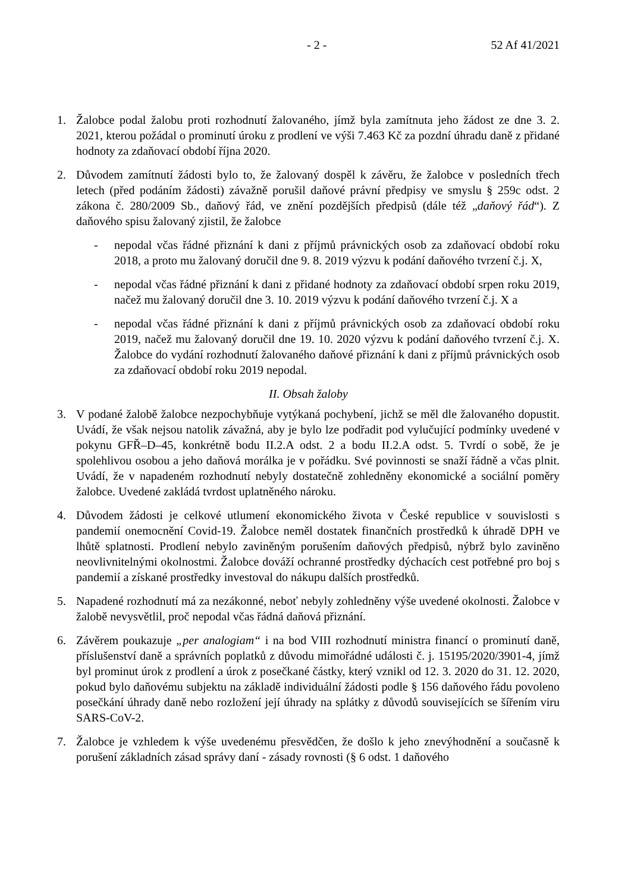- 2 - 52 Af 41/2021
1. Žalobce podal žalobu proti rozhodnutí žalovaného, jímž byla zamítnuta jeho žádost ze dne 3. 2. 2021, kterou požádal o prominutí úroku z prodlení ve výši 7.463 Kč za pozdní úhradu daně z přidané hodnoty za zdaňovací období října 2020.
2. Důvodem zamítnutí žádosti bylo to, že žalovaný dospěl k závěru, že žalobce v posledních třech letech (před podáním žádosti) závažně porušil daňové právní předpisy ve smyslu § 259c odst. 2 zákona č. 280/2009 Sb., daňový řád, ve znění pozdějších předpisů (dále též „daňový řád“). Z daňového spisu žalovaný zjistil, že žalobce
- nepodal včas řádné přiznání k dani z příjmů právnických osob za zdaňovací období roku 2018, a proto mu žalovaný doručil dne 9. 8. 2019 výzvu k podání daňového tvrzení č.j. X,
- nepodal včas řádné přiznání k dani z přidané hodnoty za zdaňovací období srpen roku 2019, načež mu žalovaný doručil dne 3. 10. 2019 výzvu k podání daňového tvrzení č.j. X a
- nepodal včas řádné přiznání k dani z příjmů právnických osob za zdaňovací období roku 2019, načež mu žalovaný doručil dne 19. 10. 2020 výzvu k podání daňového tvrzení č.j. X. Žalobce do vydání rozhodnutí žalovaného daňové přiznání k dani z příjmů právnických osob za zdaňovací období roku 2019 nepodal.
II. Obsah žaloby
3. V podané žalobě žalobce nezpochybňuje vytýkaná pochybení, jichž se měl dle žalovaného dopustit. Uvádí, že však nejsou natolik závažná, aby je bylo lze podřadit pod vylučující podmínky uvedené v pokynu GFŘ–D–45, konkrétně bodu II.2.A odst. 2 a bodu II.2.A odst. 5. Tvrdí o sobě, že je spolehlivou osobou a jeho daňová morálka je v pořádku. Své povinnosti se snaží řádně a včas plnit. Uvádí, že v napadeném rozhodnutí nebyly dostatečně zohledněny ekonomické a sociální poměry žalobce. Uvedené zakládá tvrdost uplatněného nároku.
4. Důvodem žádosti je celkové utlumení ekonomického života v České republice v souvislosti s pandemií onemocnění Covid-19. Žalobce neměl dostatek finančních prostředků k úhradě DPH ve lhůtě splatnosti. Prodlení nebylo zaviněným porušením daňových předpisů, nýbrž bylo zaviněno neovlivnitelnými okolnostmi. Žalobce dováží ochranné prostředky dýchacích cest potřebné pro boj s pandemií a získané prostředky investoval do nákupu dalších prostředků.
5. Napadené rozhodnutí má za nezákonné, neboť nebyly zohledněny výše uvedené okolnosti. Žalobce v žalobě nevysvětlil, proč nepodal včas řádná daňová přiznání.
6. Závěrem poukazuje „per analogiam“ i na bod VIII rozhodnutí ministra financí o prominutí daně, příslušenství daně a správních poplatků z důvodu mimořádné události č. j. 15195/2020/3901-4, jímž byl prominut úrok z prodlení a úrok z posečkané částky, který vznikl od 12. 3. 2020 do 31. 12. 2020, pokud bylo daňovému subjektu na základě individuální žádosti podle § 156 daňového řádu povoleno posečkání úhrady daně nebo rozložení její úhrady na splátky z důvodů souvisejících se šířením viru SARS-CoV-2.
7. Žalobce je vzhledem k výše uvedenému přesvědčen, že došlo k jeho znevýhodnění a současně k porušení základních zásad správy daní - zásady rovnosti (§ 6 odst. 1 daňového